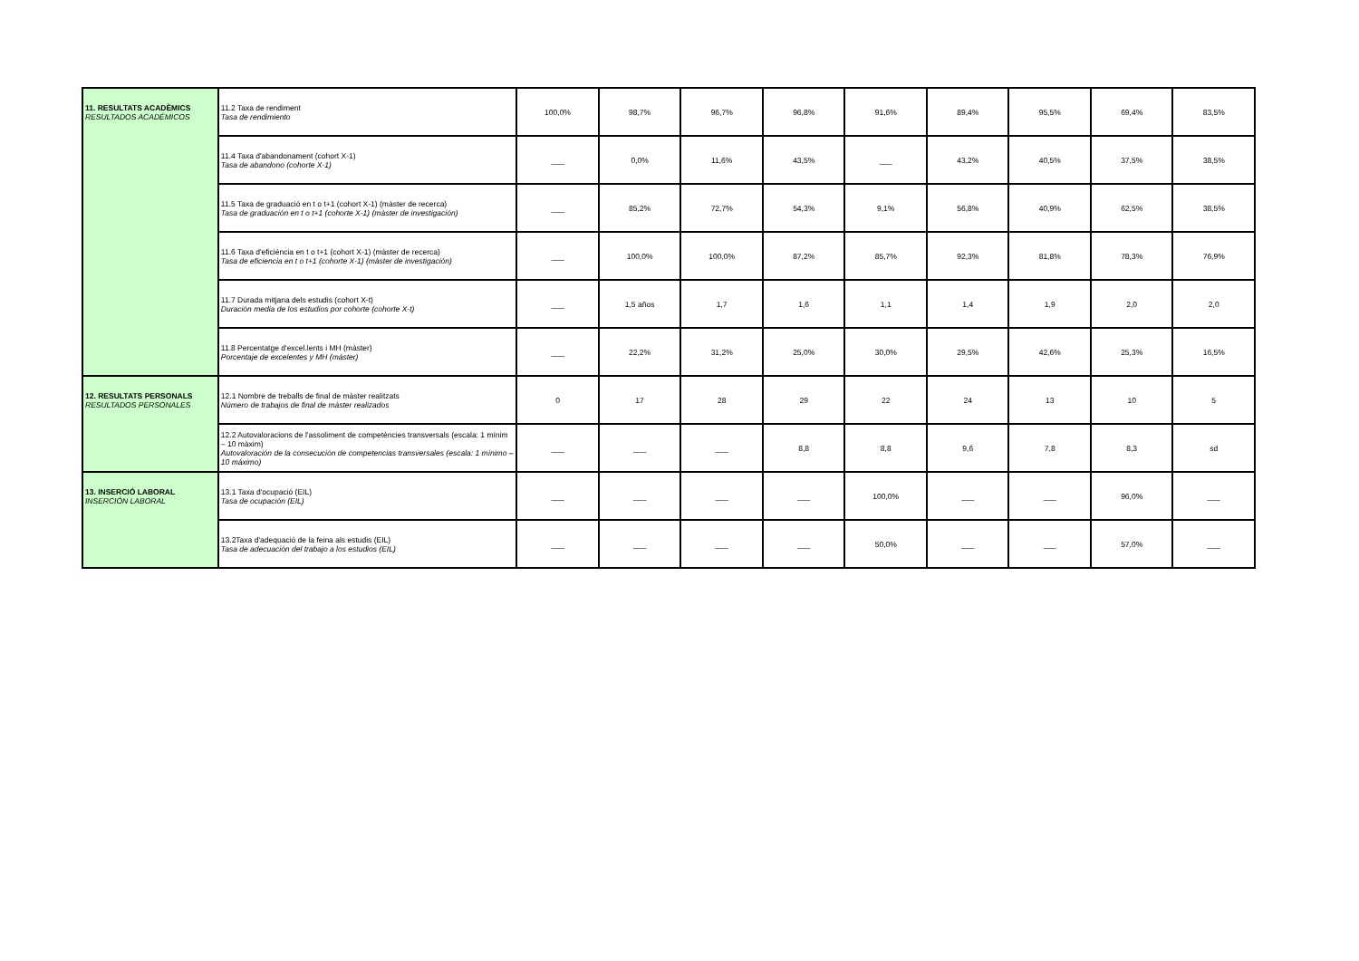| 11. RESULTATS ACADÈMICS RESULTADOS ACADÉMICOS | 11.2 Taxa de rendiment Tasa de rendimiento | 100,0% | 98,7% | 96,7% | 96,8% | 91,6% | 89,4% | 95,5% | 69,4% | 83,5% |
| | 11.4 Taxa d'abandonament (cohort X-1) Tasa de abandono (cohorte X-1) | ___ | 0,0% | 11,6% | 43,5% | ___ | 43,2% | 40,5% | 37,5% | 38,5% |
| | 11.5 Taxa de graduació en t o t+1 (cohort X-1) (màster de recerca) Tasa de graduación en t o t+1 (cohorte X-1) (màster de investigación) | ___ | 85,2% | 72,7% | 54,3% | 9,1% | 56,8% | 40,9% | 62,5% | 38,5% |
| | 11.6 Taxa d'eficiència en t o t+1 (cohort X-1) (màster de recerca) Tasa de eficiencia en t o t+1 (cohorte X-1) (màster de investigación) | ___ | 100,0% | 100,0% | 87,2% | 85,7% | 92,3% | 81,8% | 78,3% | 76,9% |
| | 11.7 Durada mitjana dels estudis (cohort X-t) Duración media de los estudios por cohorte (cohorte X-t) | ___ | 1,5 años | 1,7 | 1,6 | 1,1 | 1,4 | 1,9 | 2,0 | 2,0 |
| | 11.8 Percentatge d'excel.lents i MH (màster) Porcentaje de excelentes y MH (máster) | ___ | 22,2% | 31,2% | 25,0% | 30,0% | 29,5% | 42,6% | 25,3% | 16,5% |
| 12. RESULTATS PERSONALS RESULTADOS PERSONALES | 12.1 Nombre de treballs de final de màster realitzats Número de trabajos de final de máster realizados | 0 | 17 | 28 | 29 | 22 | 24 | 13 | 10 | 5 |
| | 12.2 Autovaloracions de l'assoliment de competències transversals (escala: 1 mínim – 10 màxim) Autovaloración de la consecución de competencias transversales (escala: 1 mínimo – 10 máximo) | ___ | ___ | ___ | 8,8 | 8,8 | 9,6 | 7,8 | 8,3 | sd |
| 13. INSERCIÓ LABORAL INSERCIÓN LABORAL | 13.1 Taxa d'ocupació (EIL) Tasa de ocupación (EIL) | ___ | ___ | ___ | ___ | 100,0% | ___ | ___ | 96,0% | ___ |
| | 13.2Taxa d'adequació de la feina als estudis (EIL) Tasa de adecuación del trabajo a los estudios (EIL) | ___ | ___ | ___ | ___ | 50,0% | ___ | ___ | 57,0% | ___ |